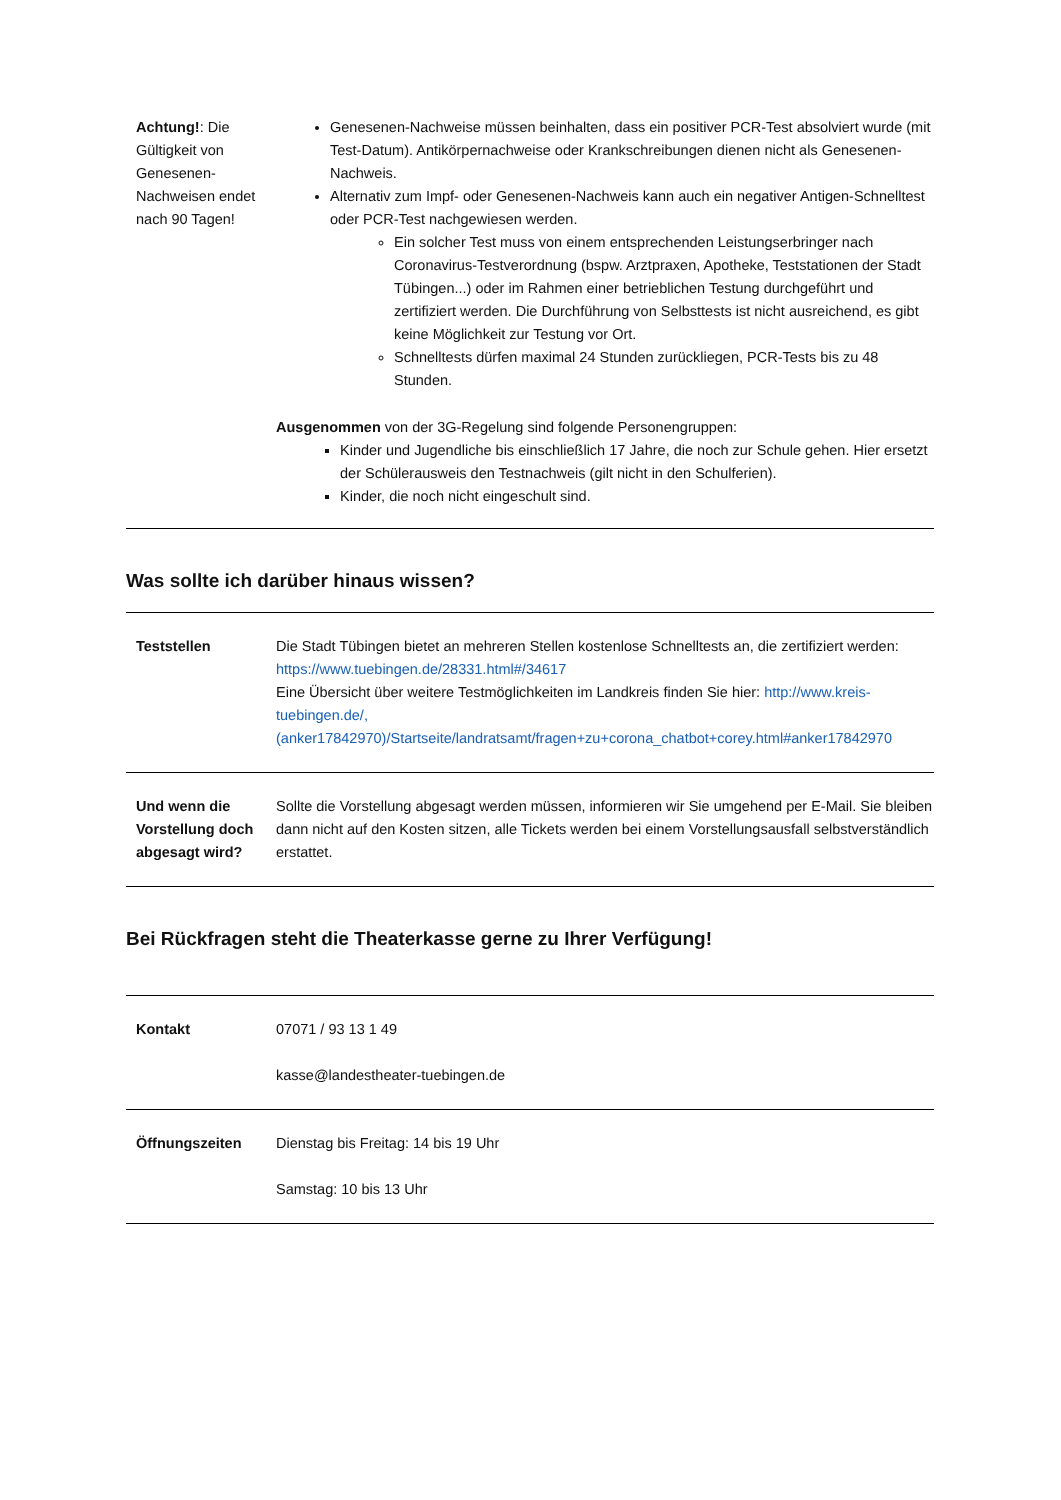| Achtung! : Die Gültigkeit von Genesenen-Nachweisen endet nach 90 Tagen! | Genesenen-Nachweise müssen beinhalten, dass ein positiver PCR-Test absolviert wurde (mit Test-Datum). Antikörpernachweise oder Krankschreibungen dienen nicht als Genesenen-Nachweis. Alternativ zum Impf- oder Genesenen-Nachweis kann auch ein negativer Antigen-Schnelltest oder PCR-Test nachgewiesen werden. Ein solcher Test muss von einem entsprechenden Leistungserbringer nach Coronavirus-Testverordnung (bspw. Arztpraxen, Apotheke, Teststationen der Stadt Tübingen...) oder im Rahmen einer betrieblichen Testung durchgeführt und zertifiziert werden. Die Durchführung von Selbsttests ist nicht ausreichend, es gibt keine Möglichkeit zur Testung vor Ort. Schnelltests dürfen maximal 24 Stunden zurückliegen, PCR-Tests bis zu 48 Stunden. |
| | Ausgenommen von der 3G-Regelung sind folgende Personengruppen: Kinder und Jugendliche bis einschließlich 17 Jahre, die noch zur Schule gehen. Hier ersetzt der Schülerausweis den Testnachweis (gilt nicht in den Schulferien). Kinder, die noch nicht eingeschult sind. |
Was sollte ich darüber hinaus wissen?
| Teststellen | Die Stadt Tübingen bietet an mehreren Stellen kostenlose Schnelltests an, die zertifiziert werden: https://www.tuebingen.de/28331.html#/34617 Eine Übersicht über weitere Testmöglichkeiten im Landkreis finden Sie hier: http://www.kreis-tuebingen.de/,(anker17842970)/Startseite/landratsamt/fragen+zu+corona_chatbot+corey.html#anker17842970 |
| Und wenn die Vorstellung doch abgesagt wird? | Sollte die Vorstellung abgesagt werden müssen, informieren wir Sie umgehend per E-Mail. Sie bleiben dann nicht auf den Kosten sitzen, alle Tickets werden bei einem Vorstellungsausfall selbstverständlich erstattet. |
Bei Rückfragen steht die Theaterkasse gerne zu Ihrer Verfügung!
| Kontakt | 07071 / 93 13 1 49 kasse@landestheater-tuebingen.de |
| Öffnungszeiten | Dienstag bis Freitag: 14 bis 19 Uhr Samstag: 10 bis 13 Uhr |